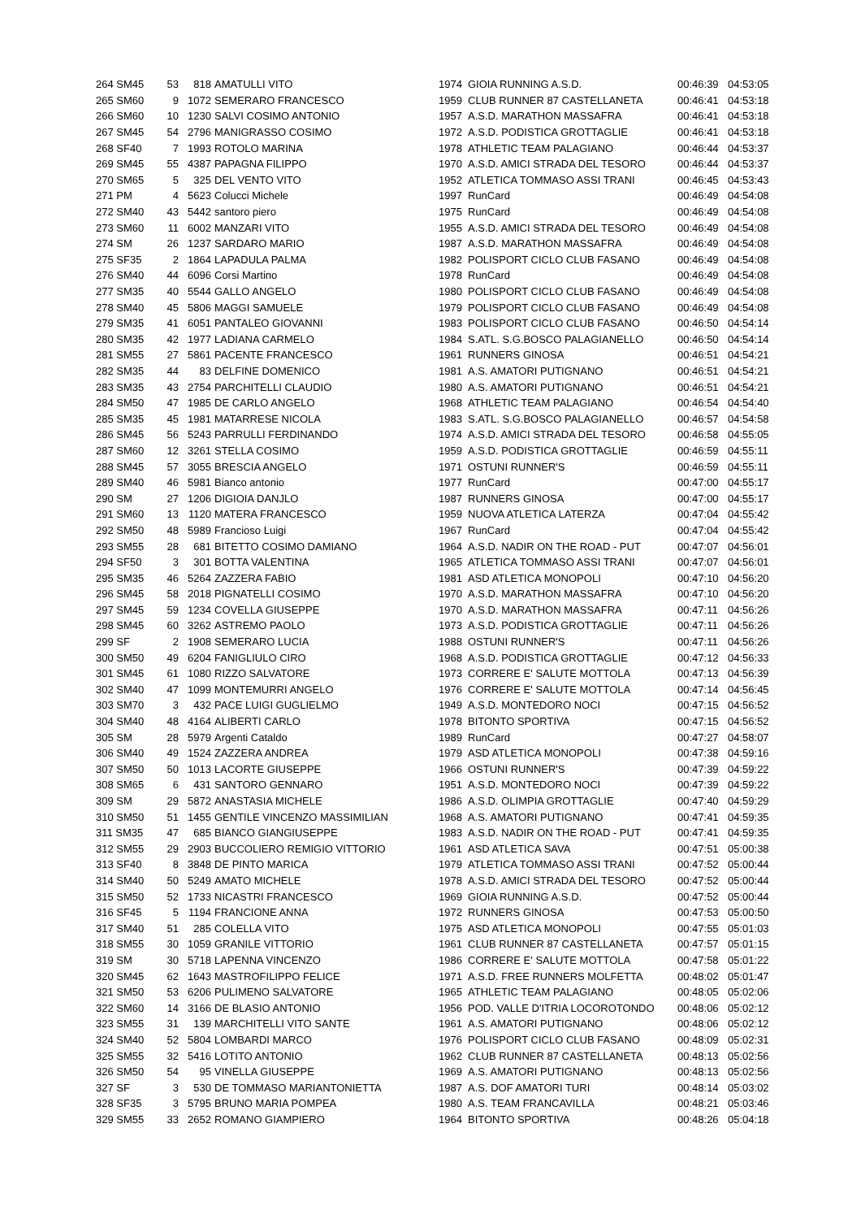| 264 SM45 | 53 | 818 | AMATULLI VITO | 1974 | GIOIA RUNNING A.S.D. | 00:46:39 | 04:53:05 |
| 265 SM60 | 9 | 1072 | SEMERARO FRANCESCO | 1959 | CLUB RUNNER 87 CASTELLANETA | 00:46:41 | 04:53:18 |
| 266 SM60 | 10 | 1230 | SALVI COSIMO ANTONIO | 1957 | A.S.D. MARATHON MASSAFRA | 00:46:41 | 04:53:18 |
| 267 SM45 | 54 | 2796 | MANIGRASSO COSIMO | 1972 | A.S.D. PODISTICA GROTTAGLIE | 00:46:41 | 04:53:18 |
| 268 SF40 | 7 | 1993 | ROTOLO MARINA | 1978 | ATHLETIC TEAM PALAGIANO | 00:46:44 | 04:53:37 |
| 269 SM45 | 55 | 4387 | PAPAGNA FILIPPO | 1970 | A.S.D. AMICI STRADA DEL TESORO | 00:46:44 | 04:53:37 |
| 270 SM65 | 5 | 325 | DEL VENTO VITO | 1952 | ATLETICA TOMMASO ASSI TRANI | 00:46:45 | 04:53:43 |
| 271 PM | 4 | 5623 | Colucci Michele | 1997 | RunCard | 00:46:49 | 04:54:08 |
| 272 SM40 | 43 | 5442 | santoro piero | 1975 | RunCard | 00:46:49 | 04:54:08 |
| 273 SM60 | 11 | 6002 | MANZARI VITO | 1955 | A.S.D. AMICI STRADA DEL TESORO | 00:46:49 | 04:54:08 |
| 274 SM | 26 | 1237 | SARDARO MARIO | 1987 | A.S.D. MARATHON MASSAFRA | 00:46:49 | 04:54:08 |
| 275 SF35 | 2 | 1864 | LAPADULA PALMA | 1982 | POLISPORT CICLO CLUB FASANO | 00:46:49 | 04:54:08 |
| 276 SM40 | 44 | 6096 | Corsi Martino | 1978 | RunCard | 00:46:49 | 04:54:08 |
| 277 SM35 | 40 | 5544 | GALLO ANGELO | 1980 | POLISPORT CICLO CLUB FASANO | 00:46:49 | 04:54:08 |
| 278 SM40 | 45 | 5806 | MAGGI SAMUELE | 1979 | POLISPORT CICLO CLUB FASANO | 00:46:49 | 04:54:08 |
| 279 SM35 | 41 | 6051 | PANTALEO GIOVANNI | 1983 | POLISPORT CICLO CLUB FASANO | 00:46:50 | 04:54:14 |
| 280 SM35 | 42 | 1977 | LADIANA CARMELO | 1984 | S.ATL. S.G.BOSCO PALAGIANELLO | 00:46:50 | 04:54:14 |
| 281 SM55 | 27 | 5861 | PACENTE FRANCESCO | 1961 | RUNNERS GINOSA | 00:46:51 | 04:54:21 |
| 282 SM35 | 44 | 83 | DELFINE DOMENICO | 1981 | A.S. AMATORI PUTIGNANO | 00:46:51 | 04:54:21 |
| 283 SM35 | 43 | 2754 | PARCHITELLI CLAUDIO | 1980 | A.S. AMATORI PUTIGNANO | 00:46:51 | 04:54:21 |
| 284 SM50 | 47 | 1985 | DE CARLO ANGELO | 1968 | ATHLETIC TEAM PALAGIANO | 00:46:54 | 04:54:40 |
| 285 SM35 | 45 | 1981 | MATARRESE NICOLA | 1983 | S.ATL. S.G.BOSCO PALAGIANELLO | 00:46:57 | 04:54:58 |
| 286 SM45 | 56 | 5243 | PARRULLI FERDINANDO | 1974 | A.S.D. AMICI STRADA DEL TESORO | 00:46:58 | 04:55:05 |
| 287 SM60 | 12 | 3261 | STELLA COSIMO | 1959 | A.S.D. PODISTICA GROTTAGLIE | 00:46:59 | 04:55:11 |
| 288 SM45 | 57 | 3055 | BRESCIA ANGELO | 1971 | OSTUNI RUNNER'S | 00:46:59 | 04:55:11 |
| 289 SM40 | 46 | 5981 | Bianco antonio | 1977 | RunCard | 00:47:00 | 04:55:17 |
| 290 SM | 27 | 1206 | DIGIOIA DANJLO | 1987 | RUNNERS GINOSA | 00:47:00 | 04:55:17 |
| 291 SM60 | 13 | 1120 | MATERA FRANCESCO | 1959 | NUOVA ATLETICA LATERZA | 00:47:04 | 04:55:42 |
| 292 SM50 | 48 | 5989 | Francioso Luigi | 1967 | RunCard | 00:47:04 | 04:55:42 |
| 293 SM55 | 28 | 681 | BITETTO COSIMO DAMIANO | 1964 | A.S.D. NADIR ON THE ROAD - PUT | 00:47:07 | 04:56:01 |
| 294 SF50 | 3 | 301 | BOTTA VALENTINA | 1965 | ATLETICA TOMMASO ASSI TRANI | 00:47:07 | 04:56:01 |
| 295 SM35 | 46 | 5264 | ZAZZERA FABIO | 1981 | ASD ATLETICA MONOPOLI | 00:47:10 | 04:56:20 |
| 296 SM45 | 58 | 2018 | PIGNATELLI COSIMO | 1970 | A.S.D. MARATHON MASSAFRA | 00:47:10 | 04:56:20 |
| 297 SM45 | 59 | 1234 | COVELLA GIUSEPPE | 1970 | A.S.D. MARATHON MASSAFRA | 00:47:11 | 04:56:26 |
| 298 SM45 | 60 | 3262 | ASTREMO PAOLO | 1973 | A.S.D. PODISTICA GROTTAGLIE | 00:47:11 | 04:56:26 |
| 299 SF | 2 | 1908 | SEMERARO LUCIA | 1988 | OSTUNI RUNNER'S | 00:47:11 | 04:56:26 |
| 300 SM50 | 49 | 6204 | FANIGLIULO CIRO | 1968 | A.S.D. PODISTICA GROTTAGLIE | 00:47:12 | 04:56:33 |
| 301 SM45 | 61 | 1080 | RIZZO SALVATORE | 1973 | CORRERE E' SALUTE MOTTOLA | 00:47:13 | 04:56:39 |
| 302 SM40 | 47 | 1099 | MONTEMURRI ANGELO | 1976 | CORRERE E' SALUTE MOTTOLA | 00:47:14 | 04:56:45 |
| 303 SM70 | 3 | 432 | PACE LUIGI GUGLIELMO | 1949 | A.S.D. MONTEDORO NOCI | 00:47:15 | 04:56:52 |
| 304 SM40 | 48 | 4164 | ALIBERTI CARLO | 1978 | BITONTO SPORTIVA | 00:47:15 | 04:56:52 |
| 305 SM | 28 | 5979 | Argenti Cataldo | 1989 | RunCard | 00:47:27 | 04:58:07 |
| 306 SM40 | 49 | 1524 | ZAZZERA ANDREA | 1979 | ASD ATLETICA MONOPOLI | 00:47:38 | 04:59:16 |
| 307 SM50 | 50 | 1013 | LACORTE GIUSEPPE | 1966 | OSTUNI RUNNER'S | 00:47:39 | 04:59:22 |
| 308 SM65 | 6 | 431 | SANTORO GENNARO | 1951 | A.S.D. MONTEDORO NOCI | 00:47:39 | 04:59:22 |
| 309 SM | 29 | 5872 | ANASTASIA MICHELE | 1986 | A.S.D. OLIMPIA GROTTAGLIE | 00:47:40 | 04:59:29 |
| 310 SM50 | 51 | 1455 | GENTILE VINCENZO MASSIMILIAN | 1968 | A.S. AMATORI PUTIGNANO | 00:47:41 | 04:59:35 |
| 311 SM35 | 47 | 685 | BIANCO GIANGIUSEPPE | 1983 | A.S.D. NADIR ON THE ROAD - PUT | 00:47:41 | 04:59:35 |
| 312 SM55 | 29 | 2903 | BUCCOLIERO REMIGIO VITTORIO | 1961 | ASD ATLETICA SAVA | 00:47:51 | 05:00:38 |
| 313 SF40 | 8 | 3848 | DE PINTO MARICA | 1979 | ATLETICA TOMMASO ASSI TRANI | 00:47:52 | 05:00:44 |
| 314 SM40 | 50 | 5249 | AMATO MICHELE | 1978 | A.S.D. AMICI STRADA DEL TESORO | 00:47:52 | 05:00:44 |
| 315 SM50 | 52 | 1733 | NICASTRI FRANCESCO | 1969 | GIOIA RUNNING A.S.D. | 00:47:52 | 05:00:44 |
| 316 SF45 | 5 | 1194 | FRANCIONE ANNA | 1972 | RUNNERS GINOSA | 00:47:53 | 05:00:50 |
| 317 SM40 | 51 | 285 | COLELLA VITO | 1975 | ASD ATLETICA MONOPOLI | 00:47:55 | 05:01:03 |
| 318 SM55 | 30 | 1059 | GRANILE VITTORIO | 1961 | CLUB RUNNER 87 CASTELLANETA | 00:47:57 | 05:01:15 |
| 319 SM | 30 | 5718 | LAPENNA VINCENZO | 1986 | CORRERE E' SALUTE MOTTOLA | 00:47:58 | 05:01:22 |
| 320 SM45 | 62 | 1643 | MASTROFILIPPO FELICE | 1971 | A.S.D. FREE RUNNERS MOLFETTA | 00:48:02 | 05:01:47 |
| 321 SM50 | 53 | 6206 | PULIMENO SALVATORE | 1965 | ATHLETIC TEAM PALAGIANO | 00:48:05 | 05:02:06 |
| 322 SM60 | 14 | 3166 | DE BLASIO ANTONIO | 1956 | POD. VALLE D'ITRIA LOCOROTONDO | 00:48:06 | 05:02:12 |
| 323 SM55 | 31 | 139 | MARCHITELLI VITO SANTE | 1961 | A.S. AMATORI PUTIGNANO | 00:48:06 | 05:02:12 |
| 324 SM40 | 52 | 5804 | LOMBARDI MARCO | 1976 | POLISPORT CICLO CLUB FASANO | 00:48:09 | 05:02:31 |
| 325 SM55 | 32 | 5416 | LOTITO ANTONIO | 1962 | CLUB RUNNER 87 CASTELLANETA | 00:48:13 | 05:02:56 |
| 326 SM50 | 54 | 95 | VINELLA GIUSEPPE | 1969 | A.S. AMATORI PUTIGNANO | 00:48:13 | 05:02:56 |
| 327 SF | 3 | 530 | DE TOMMASO MARIANTONIETTA | 1987 | A.S. DOF AMATORI TURI | 00:48:14 | 05:03:02 |
| 328 SF35 | 3 | 5795 | BRUNO MARIA POMPEA | 1980 | A.S. TEAM FRANCAVILLA | 00:48:21 | 05:03:46 |
| 329 SM55 | 33 | 2652 | ROMANO GIAMPIERO | 1964 | BITONTO SPORTIVA | 00:48:26 | 05:04:18 |